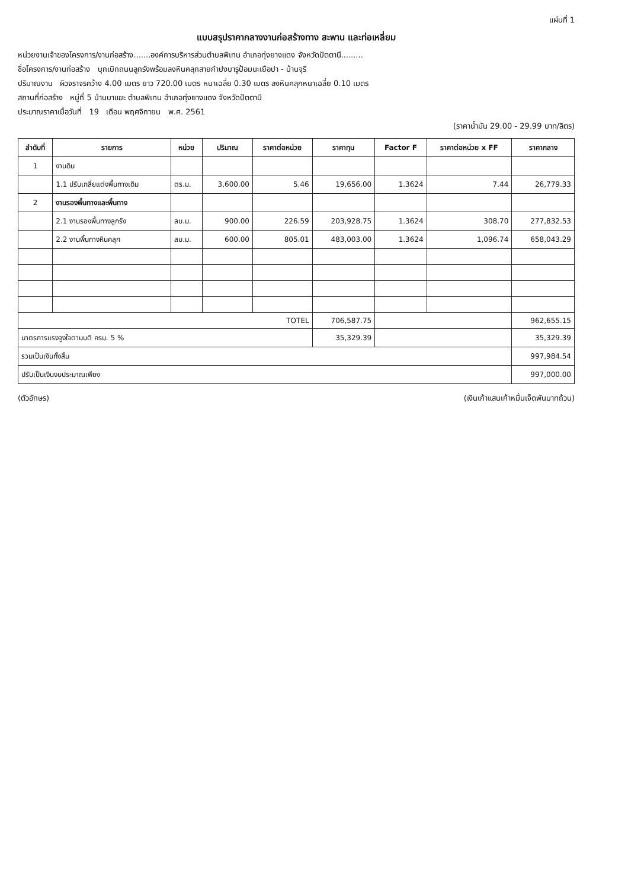แผ่นที่ 1
แบบสรุปราคากลางงานก่อสร้างทาง สะพาน และท่อเหลี่ยม
หน่วยงานเจ้าของโครงการ/งานก่อสร้าง.......องค์การบริหารส่วนตำบลพิเทน อำเภอทุ่งยางแดง จังหวัดปัตตานี.........
ชื่อโครงการ/งานก่อสร้าง บุกเบิกถนนลูกรังพร้อมลงหินคลุกสายกำปงบารูป้อมนะเยือปา - บ้านจุรี
ปริมาณงาน ผิวจราจรกว้าง 4.00 เมตร ยาว 720.00 เมตร หนาเฉลี่ย 0.30 เมตร ลงหินคลุกหนาเฉลี่ย 0.10 เมตร
สถานที่ก่อสร้าง หมู่ที่ 5 บ้านบาแฆะ ตำบลพิเทน อำเภอทุ่งยางแดง จังหวัดปัตตานี
ประมาณราคาเมื่อวันที่ 19 เดือน พฤศจิกายน พ.ศ. 2561
(ราคาน้ำมัน 29.00 - 29.99 บาท/ลิตร)
| ลำดับที่ | รายการ | หน่วย | ปริมาณ | ราคาต่อหน่วย | ราคาทุน | Factor F | ราคาต่อหน่วย x FF | ราคากลาง |
| --- | --- | --- | --- | --- | --- | --- | --- | --- |
| 1 | งานดิน | | | | | | | |
| | 1.1 ปรับเกลี่ยแต่งพื้นทางเดิม | ตร.ม. | 3,600.00 | 5.46 | 19,656.00 | 1.3624 | 7.44 | 26,779.33 |
| 2 | งานรองพื้นทางและพื้นทาง | | | | | | | |
| | 2.1 งานรองพื้นทางลูกรัง | ลบ.ม. | 900.00 | 226.59 | 203,928.75 | 1.3624 | 308.70 | 277,832.53 |
| | 2.2 งานพื้นทางหินคลุก | ลบ.ม. | 600.00 | 805.01 | 483,003.00 | 1.3624 | 1,096.74 | 658,043.29 |
| TOTEL | | | | | 706,587.75 | | | 962,655.15 |
| มาตรการแรงจูงใจตามมติ ครม. 5 % | | | | | 35,329.39 | | | 35,329.39 |
| รวมเป็นเงินทั้งสิ้น | | | | | | | | 997,984.54 |
| ปรับเป็นเงินงบประมาณเพียง | | | | | | | | 997,000.00 |
(ตัวอักษร) (เงินเก้าแสนเก้าหมื่นเจ็ดพันบาทถ้วน)